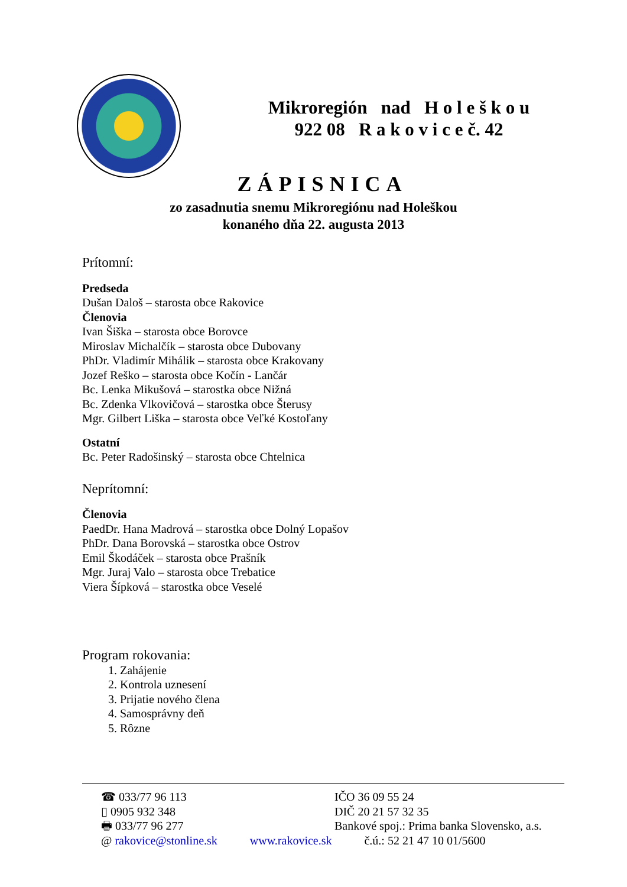Mikroregión nad H o l e š k o u
922 08 R a k o v i c e č. 42
ZÁPISNICA
zo zasadnutia snemu Mikroregiónu nad Holeškou
konaného dňa 22. augusta 2013
Prítomní:
Predseda
Dušan Daloš – starosta obce Rakovice
Členovia
Ivan Šiška – starosta obce Borovce
Miroslav Michalčík – starosta obce Dubovany
PhDr. Vladimír Mihálik – starosta obce Krakovany
Jozef Reško – starosta obce Kočín - Lančár
Bc. Lenka Mikušová – starostka obce Nižná
Bc. Zdenka Vlkovičová – starostka obce Šterusy
Mgr. Gilbert Liška – starosta obce Veľké Kostoľany
Ostatní
Bc. Peter Radošinský – starosta obce Chtelnica
Neprítomní:
Členovia
PaedDr. Hana Madrová – starostka obce Dolný Lopašov
PhDr. Dana Borovská – starostka obce Ostrov
Emil Škodáček – starosta obce Prašník
Mgr. Juraj Valo – starosta obce Trebatice
Viera Šípková – starostka obce Veselé
Program rokovania:
1. Zahájenie
2. Kontrola uznesení
3. Prijatie nového člena
4. Samosprávny deň
5. Rôzne
☎ 033/77 96 113 IČO 36 09 55 24
▯ 0905 932 348 DIČ 20 21 57 32 35
🖶 033/77 96 277 Bankové spoj.: Prima banka Slovensko, a.s.
@ rakovice@stonline.sk www.rakovice.sk č.ú.: 52 21 47 10 01/5600